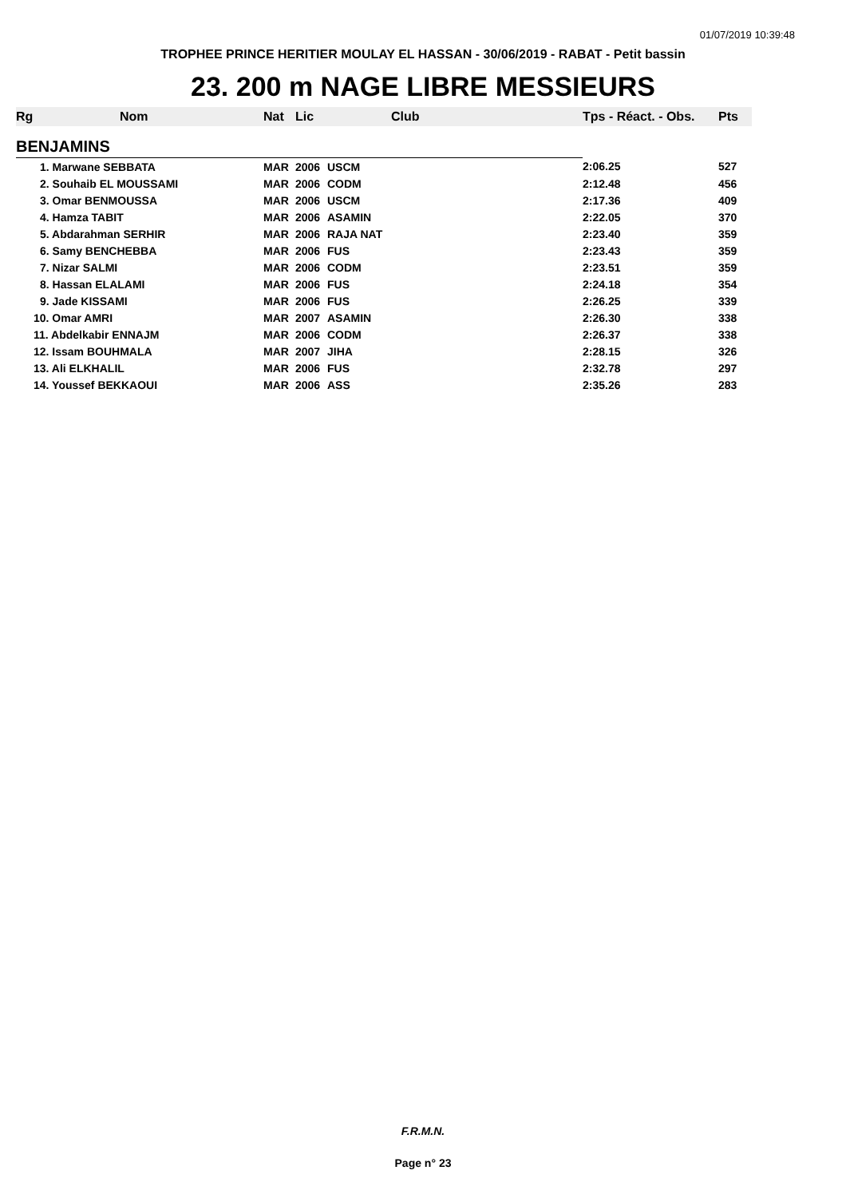01/07/2019 10:39:48
TROPHEE PRINCE HERITIER MOULAY EL HASSAN - 30/06/2019 - RABAT - Petit bassin
23. 200 m NAGE LIBRE MESSIEURS
| Rg | Nom | Nat | Lic | Club | Tps - Réact. - Obs. | Pts |
| --- | --- | --- | --- | --- | --- | --- |
| BENJAMINS | | | | | | |
| 1. Marwane SEBBATA | | MAR | 2006 | USCM | 2:06.25 | 527 |
| 2. Souhaib EL MOUSSAMI | | MAR | 2006 | CODM | 2:12.48 | 456 |
| 3. Omar BENMOUSSA | | MAR | 2006 | USCM | 2:17.36 | 409 |
| 4. Hamza TABIT | | MAR | 2006 | ASAMIN | 2:22.05 | 370 |
| 5. Abdarahman SERHIR | | MAR | 2006 | RAJA NAT | 2:23.40 | 359 |
| 6. Samy BENCHEBBA | | MAR | 2006 | FUS | 2:23.43 | 359 |
| 7. Nizar SALMI | | MAR | 2006 | CODM | 2:23.51 | 359 |
| 8. Hassan ELALAMI | | MAR | 2006 | FUS | 2:24.18 | 354 |
| 9. Jade KISSAMI | | MAR | 2006 | FUS | 2:26.25 | 339 |
| 10. Omar AMRI | | MAR | 2007 | ASAMIN | 2:26.30 | 338 |
| 11. Abdelkabir ENNAJM | | MAR | 2006 | CODM | 2:26.37 | 338 |
| 12. Issam BOUHMALA | | MAR | 2007 | JIHA | 2:28.15 | 326 |
| 13. Ali ELKHALIL | | MAR | 2006 | FUS | 2:32.78 | 297 |
| 14. Youssef BEKKAOUI | | MAR | 2006 | ASS | 2:35.26 | 283 |
F.R.M.N.
Page n° 23